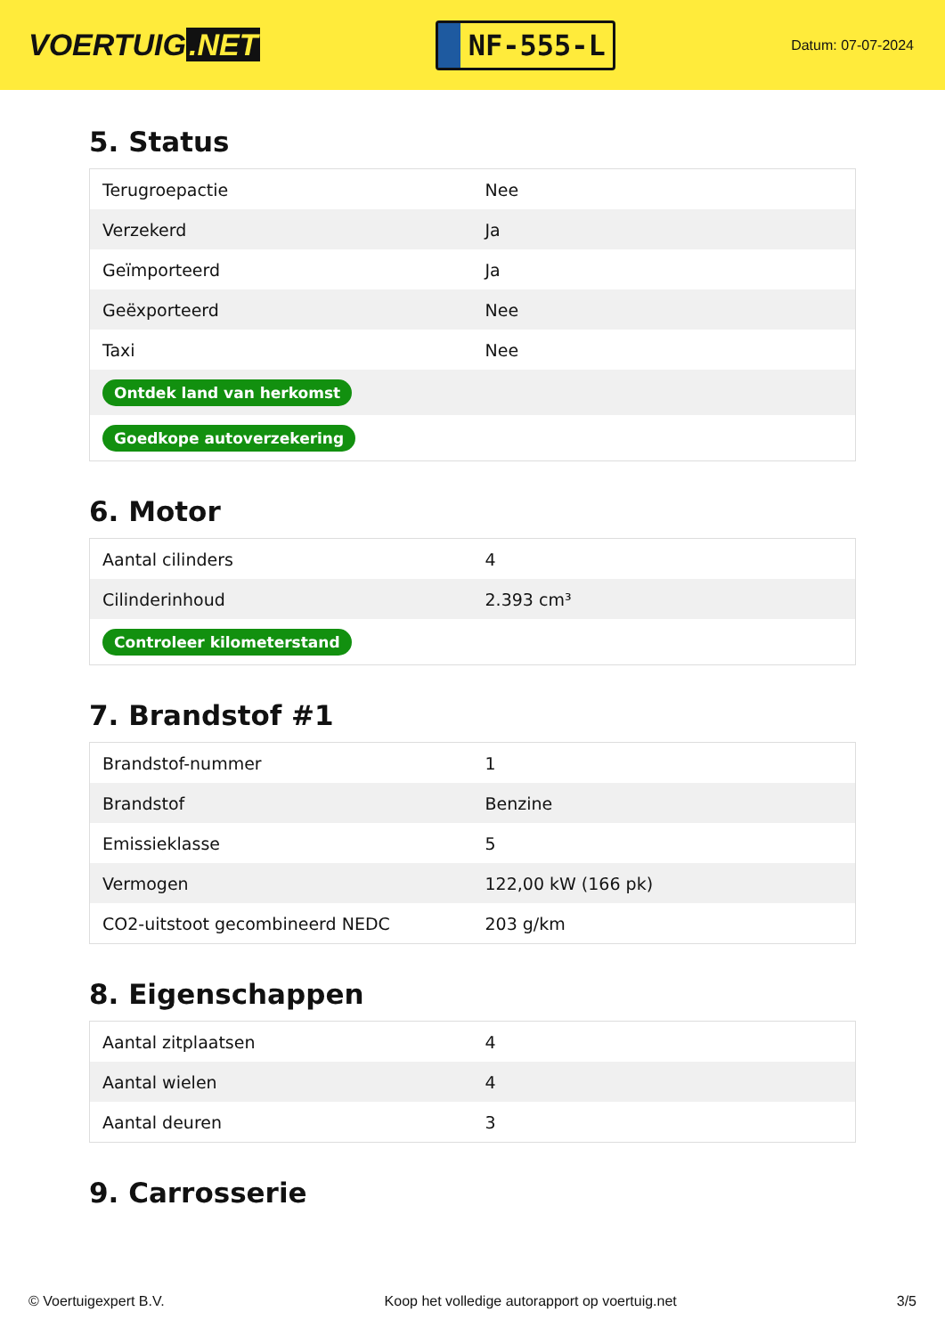VOERTUIG.NET
NF-555-L
Datum: 07-07-2024
5. Status
| Terugroepactie | Nee |
| Verzekerd | Ja |
| Geïmporteerd | Ja |
| Geëxporteerd | Nee |
| Taxi | Nee |
| Ontdek land van herkomst | |
| Goedkope autoverzekering | |
6. Motor
| Aantal cilinders | 4 |
| Cilinderinhoud | 2.393 cm³ |
| Controleer kilometerstand | |
7. Brandstof #1
| Brandstof-nummer | 1 |
| Brandstof | Benzine |
| Emissieklasse | 5 |
| Vermogen | 122,00 kW (166 pk) |
| CO2-uitstoot gecombineerd NEDC | 203 g/km |
8. Eigenschappen
| Aantal zitplaatsen | 4 |
| Aantal wielen | 4 |
| Aantal deuren | 3 |
9. Carrosserie
© Voertuigexpert B.V. Koop het volledige autorapport op voertuig.net 3/5